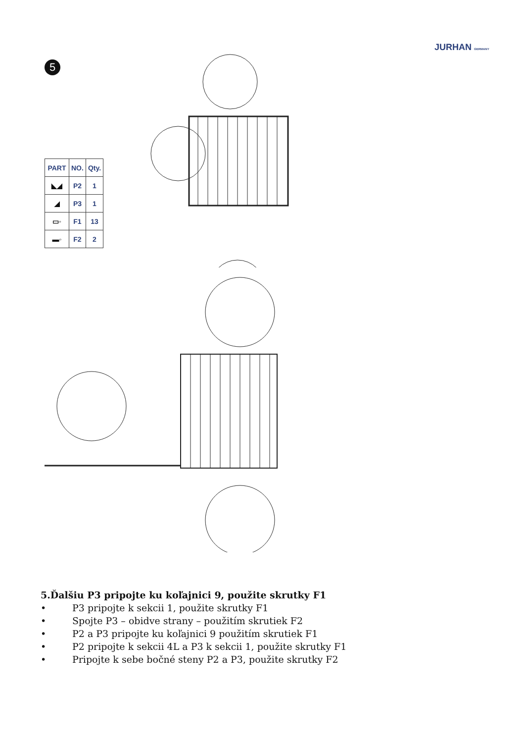JURHAN GERMANY
5
| PART | NO. | Qty. |
| --- | --- | --- |
| ◣◢ | P2 | 1 |
| ◢ | P3 | 1 |
| ▭◦ | F1 | 13 |
| ▬◦ | F2 | 2 |
5.Ďalšiu P3 pripojte ku koľajnici 9, použite skrutky F1
• P3 pripojte k sekcii 1, použite skrutky F1
• Spojte P3 – obidve strany – použitím skrutiek F2
• P2 a P3 pripojte ku koľajnici 9 použitím skrutiek F1
• P2 pripojte k sekcii 4L a P3 k sekcii 1, použite skrutky F1
• Pripojte k sebe bočné steny P2 a P3, použite skrutky F2